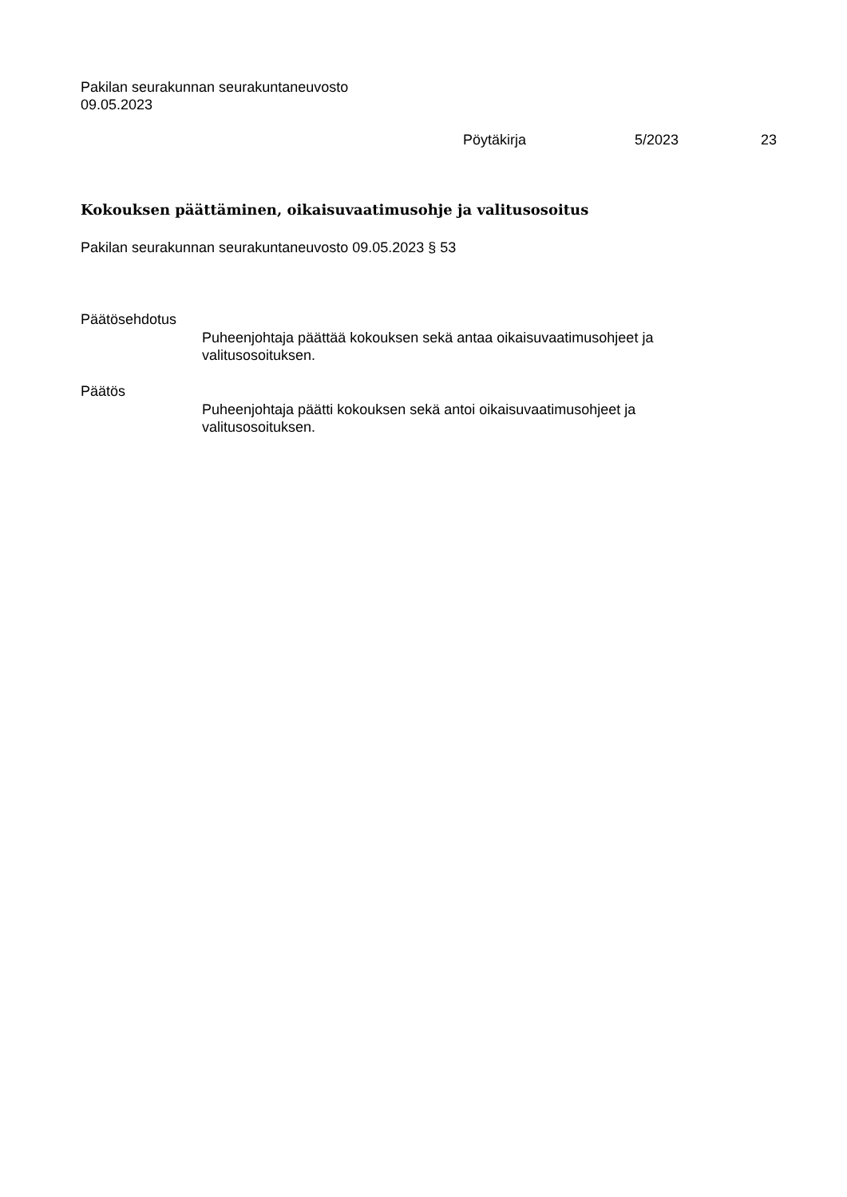Pakilan seurakunnan seurakuntaneuvosto
09.05.2023
Pöytäkirja 5/2023 23
Kokouksen päättäminen, oikaisuvaatimusohje ja valitusosoitus
Pakilan seurakunnan seurakuntaneuvosto 09.05.2023 § 53
Päätösehdotus
Puheenjohtaja päättää kokouksen sekä antaa oikaisuvaatimusohjeet ja valitusosoituksen.
Päätös
Puheenjohtaja päätti kokouksen sekä antoi oikaisuvaatimusohjeet ja valitusosoituksen.